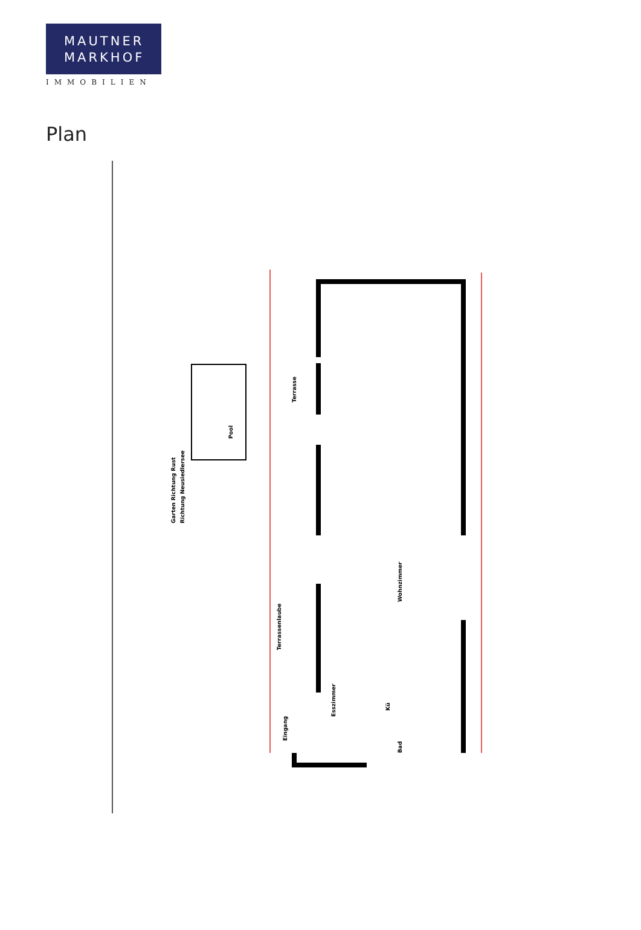MAUTNER
MARKHOF
IMMOBILIEN
Plan
Garten Richtung Rust Richtung Neusiedlersee
Pool
Terrasse
Terrassenlaube
Eingang
Esszimmer
Wohnzimmer
Kü
Bad